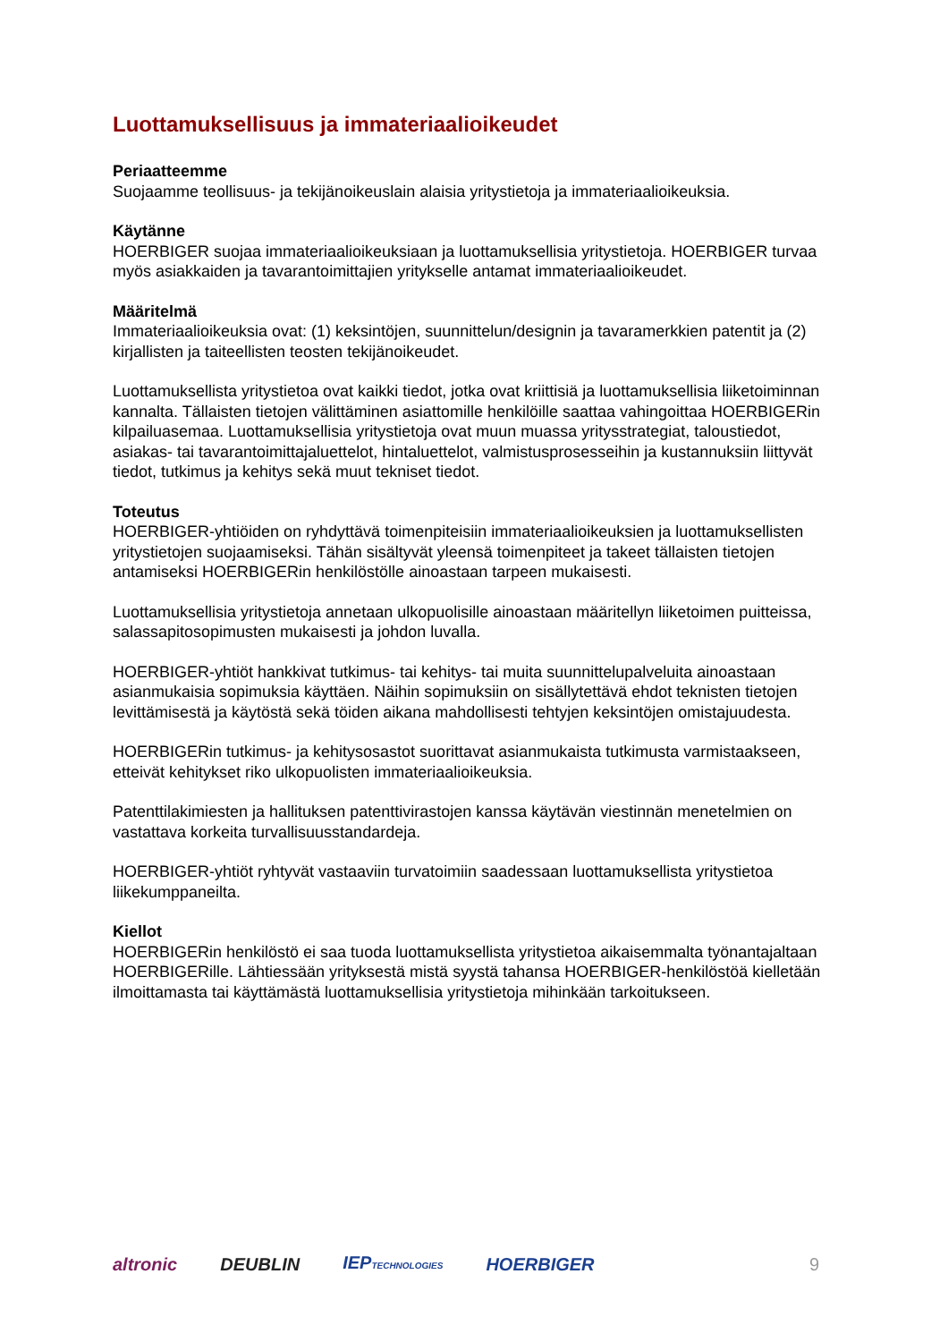Luottamuksellisuus ja immateriaalioikeudet
Periaatteemme
Suojaamme teollisuus- ja tekijänoikeuslain alaisia yritystietoja ja immateriaalioikeuksia.
Käytänne
HOERBIGER suojaa immateriaalioikeuksiaan ja luottamuksellisia yritystietoja. HOERBIGER turvaa myös asiakkaiden ja tavarantoimittajien yritykselle antamat immateriaalioikeudet.
Määritelmä
Immateriaalioikeuksia ovat: (1) keksintöjen, suunnittelun/designin ja tavaramerkkien patentit ja (2) kirjallisten ja taiteellisten teosten tekijänoikeudet.
Luottamuksellista yritystietoa ovat kaikki tiedot, jotka ovat kriittisiä ja luottamuksellisia liiketoiminnan kannalta. Tällaisten tietojen välittäminen asiattomille henkilöille saattaa vahingoittaa HOERBIGERin kilpailuasemaa. Luottamuksellisia yritystietoja ovat muun muassa yritysstrategiat, taloustiedot, asiakas- tai tavarantoimittajaluettelot, hintaluettelot, valmistusprosesseihin ja kustannuksiin liittyvät tiedot, tutkimus ja kehitys sekä muut tekniset tiedot.
Toteutus
HOERBIGER-yhtiöiden on ryhdyttävä toimenpiteisiin immateriaalioikeuksien ja luottamuksellisten yritystietojen suojaamiseksi. Tähän sisältyvät yleensä toimenpiteet ja takeet tällaisten tietojen antamiseksi HOERBIGERin henkilöstölle ainoastaan tarpeen mukaisesti.
Luottamuksellisia yritystietoja annetaan ulkopuolisille ainoastaan määritellyn liiketoimen puitteissa, salassapitosopimusten mukaisesti ja johdon luvalla.
HOERBIGER-yhtiöt hankkivat tutkimus- tai kehitys- tai muita suunnittelupalveluita ainoastaan asianmukaisia sopimuksia käyttäen. Näihin sopimuksiin on sisällytettävä ehdot teknisten tietojen levittämisestä ja käytöstä sekä töiden aikana mahdollisesti tehtyjen keksintöjen omistajuudesta.
HOERBIGERin tutkimus- ja kehitysosastot suorittavat asianmukaista tutkimusta varmistaakseen, etteivät kehitykset riko ulkopuolisten immateriaalioikeuksia.
Patenttilakimiesten ja hallituksen patenttivirastojen kanssa käytävän viestinnän menetelmien on vastattava korkeita turvallisuusstandardeja.
HOERBIGER-yhtiöt ryhtyvät vastaaviin turvatoimiin saadessaan luottamuksellista yritystietoa liikekumppaneilta.
Kiellot
HOERBIGERin henkilöstö ei saa tuoda luottamuksellista yritystietoa aikaisemmalta työnantajaltaan HOERBIGERille. Lähtiessään yrityksestä mistä syystä tahansa HOERBIGER-henkilöstöä kielletään ilmoittamasta tai käyttämästä luottamuksellisia yritystietoja mihinkään tarkoitukseen.
altronic DEUBLIN IEPTECHNOLOGIES HOERBIGER 9